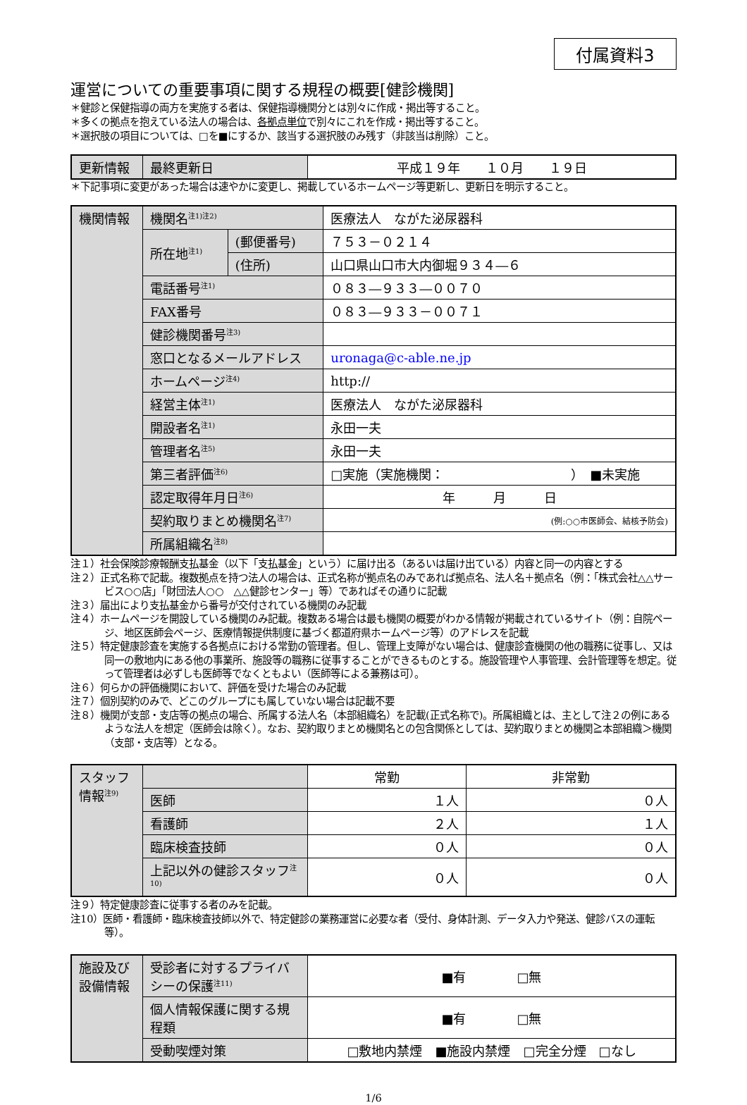付属資料3
運営についての重要事項に関する規程の概要[健診機関]
＊健診と保健指導の両方を実施する者は、保健指導機関分とは別々に作成・掲出等すること。
＊多くの拠点を抱えている法人の場合は、各拠点単位で別々にこれを作成・掲出等すること。
＊選択肢の項目については、□を■にするか、該当する選択肢のみ残す（非該当は削除）こと。
| 更新情報 | 最終更新日 | 平成１９年 １０月 １９日 |
＊下記事項に変更があった場合は速やかに変更し、掲載しているホームページ等更新し、更新日を明示すること。
| 機関情報 | 機関名<sup>注1)注2)</sup> | | 医療法人 ながた泌尿器科 |
| | 所在地<sup>注1)</sup> | (郵便番号) | ７５３－０２１４ |
| | | (住所) | 山口県山口市大内御堀９３４―６ |
| | 電話番号<sup>注1)</sup> | | ０８３―９３３―００７０ |
| | FAX番号 | | ０８３―９３３－００７１ |
| | 健診機関番号<sup>注3)</sup> | | |
| | 窓口となるメールアドレス | | uronaga@c-able.ne.jp |
| | ホームページ<sup>注4)</sup> | | http:// |
| | 経営主体<sup>注1)</sup> | | 医療法人 ながた泌尿器科 |
| | 開設者名<sup>注1)</sup> | | 永田一夫 |
| | 管理者名<sup>注5)</sup> | | 永田一夫 |
| | 第三者評価<sup>注6)</sup> | | □実施（実施機関： ） ■未実施 |
| | 認定取得年月日<sup>注6)</sup> | | 年 月 日 |
| | 契約取りまとめ機関名<sup>注7)</sup> | | (例:○○市医師会、結核予防会) |
| | 所属組織名<sup>注8)</sup> | | |
注１）社会保険診療報酬支払基金（以下「支払基金」という）に届け出る（あるいは届け出ている）内容と同一の内容とする
注２）正式名称で記載。複数拠点を持つ法人の場合は、正式名称が拠点名のみであれば拠点名、法人名＋拠点名（例：「株式会社△△サービス○○店」「財団法人○○　△△健診センター」等）であればその通りに記載
注３）届出により支払基金から番号が交付されている機関のみ記載
注４）ホームページを開設している機関のみ記載。複数ある場合は最も機関の概要がわかる情報が掲載されているサイト（例：自院ページ、地区医師会ページ、医療情報提供制度に基づく都道府県ホームページ等）のアドレスを記載
注５）特定健康診査を実施する各拠点における常勤の管理者。但し、管理上支障がない場合は、健康診査機関の他の職務に従事し、又は同一の敷地内にある他の事業所、施設等の職務に従事することができるものとする。施設管理や人事管理、会計管理等を想定。従って管理者は必ずしも医師等でなくともよい（医師等による兼務は可）。
注６）何らかの評価機関において、評価を受けた場合のみ記載
注７）個別契約のみで、どこのグループにも属していない場合は記載不要
注８）機関が支部・支店等の拠点の場合、所属する法人名（本部組織名）を記載(正式名称で)。所属組織とは、主として注２の例にあるような法人を想定（医師会は除く）。なお、契約取りまとめ機関名との包含関係としては、契約取りまとめ機関≧本部組織＞機関（支部・支店等）となる。
| スタッフ情報<sup>注9)</sup> | | 常勤 | 非常勤 |
| | 医師 | １人 | ０人 |
| | 看護師 | ２人 | １人 |
| | 臨床検査技師 | ０人 | ０人 |
| | 上記以外の健診スタッフ<sup>注10)</sup> | ０人 | ０人 |
注９）特定健康診査に従事する者のみを記載。
注10）医師・看護師・臨床検査技師以外で、特定健診の業務運営に必要な者（受付、身体計測、データ入力や発送、健診バスの運転等）。
| 施設及び設備情報 | 受診者に対するプライバシーの保護<sup>注11)</sup> | ■有 □無 |
| | 個人情報保護に関する規程類 | ■有 □無 |
| | 受動喫煙対策 | □敷地内禁煙 ■施設内禁煙 □完全分煙 □なし |
1/6